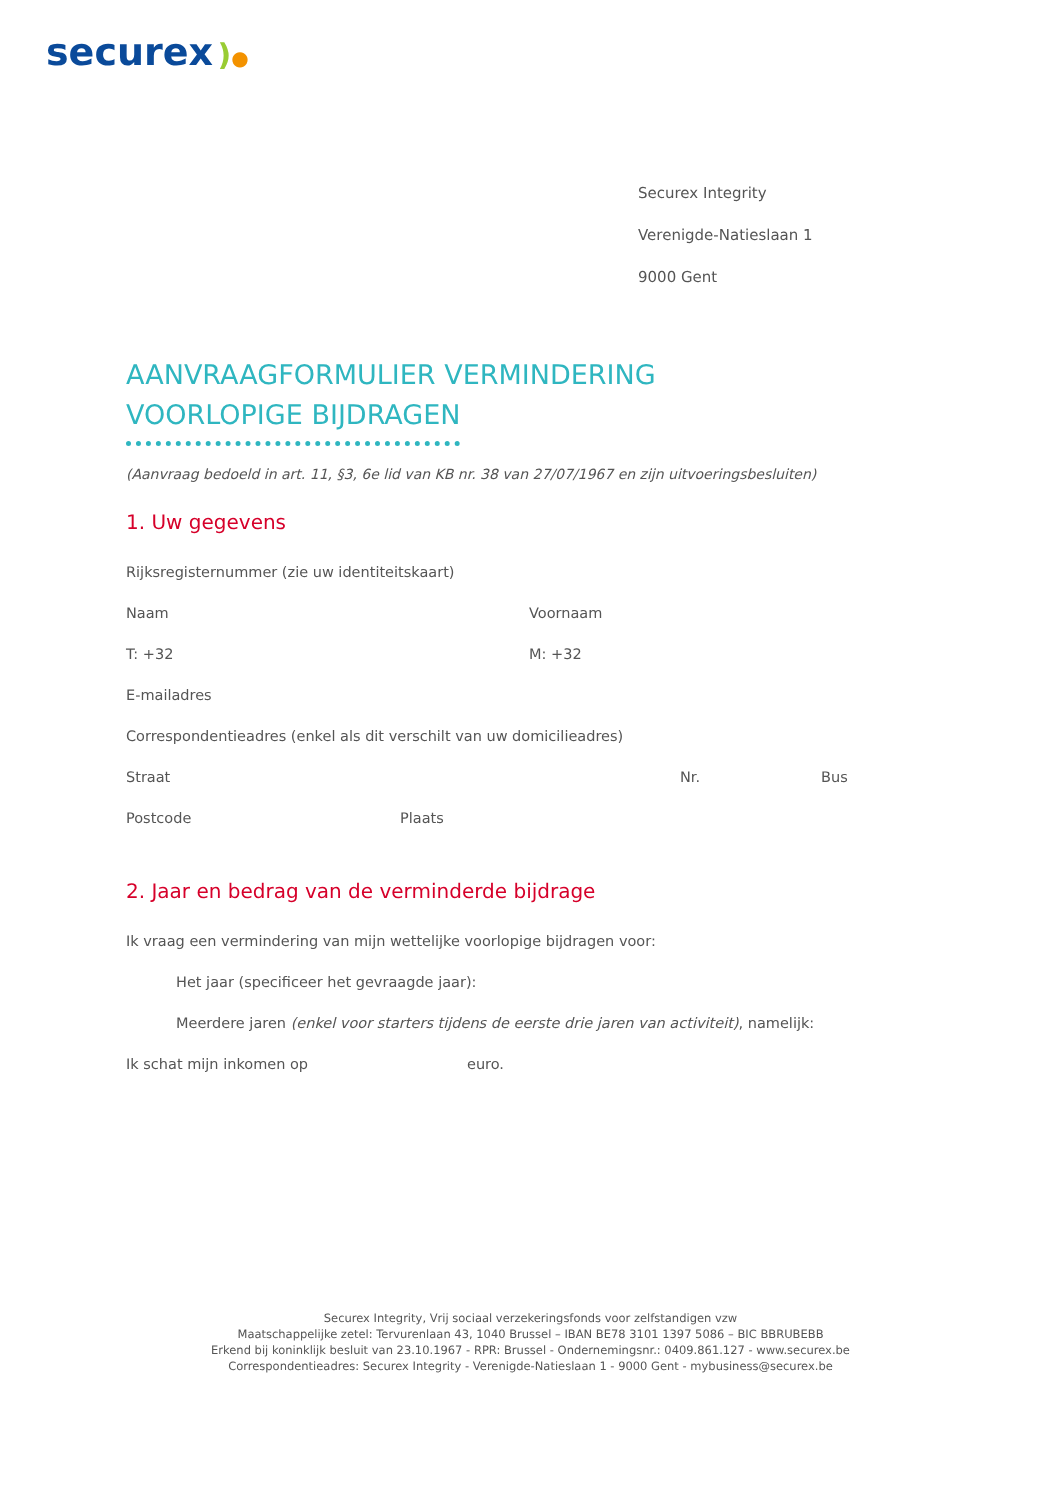securex )●
Securex Integrity
Verenigde-Natieslaan 1
9000 Gent
AANVRAAGFORMULIER VERMINDERING
VOORLOPIGE BIJDRAGEN
(Aanvraag bedoeld in art. 11, §3, 6e lid van KB nr. 38 van 27/07/1967 en zijn uitvoeringsbesluiten)
1. Uw gegevens
Rijksregisternummer (zie uw identiteitskaart)
Naam Voornaam
T: +32 M: +32
E-mailadres
Correspondentieadres (enkel als dit verschilt van uw domicilieadres)
Straat Nr. Bus
Postcode Plaats
2. Jaar en bedrag van de verminderde bijdrage
Ik vraag een vermindering van mijn wettelijke voorlopige bijdragen voor:
Het jaar (specificeer het gevraagde jaar):
Meerdere jaren (enkel voor starters tijdens de eerste drie jaren van activiteit), namelijk:
Ik schat mijn inkomen op euro.
Securex Integrity, Vrij sociaal verzekeringsfonds voor zelfstandigen vzw
Maatschappelijke zetel: Tervurenlaan 43, 1040 Brussel – IBAN BE78 3101 1397 5086 – BIC BBRUBEBB
Erkend bij koninklijk besluit van 23.10.1967 - RPR: Brussel - Ondernemingsnr.: 0409.861.127 - www.securex.be
Correspondentieadres: Securex Integrity - Verenigde-Natieslaan 1 - 9000 Gent - mybusiness@securex.be